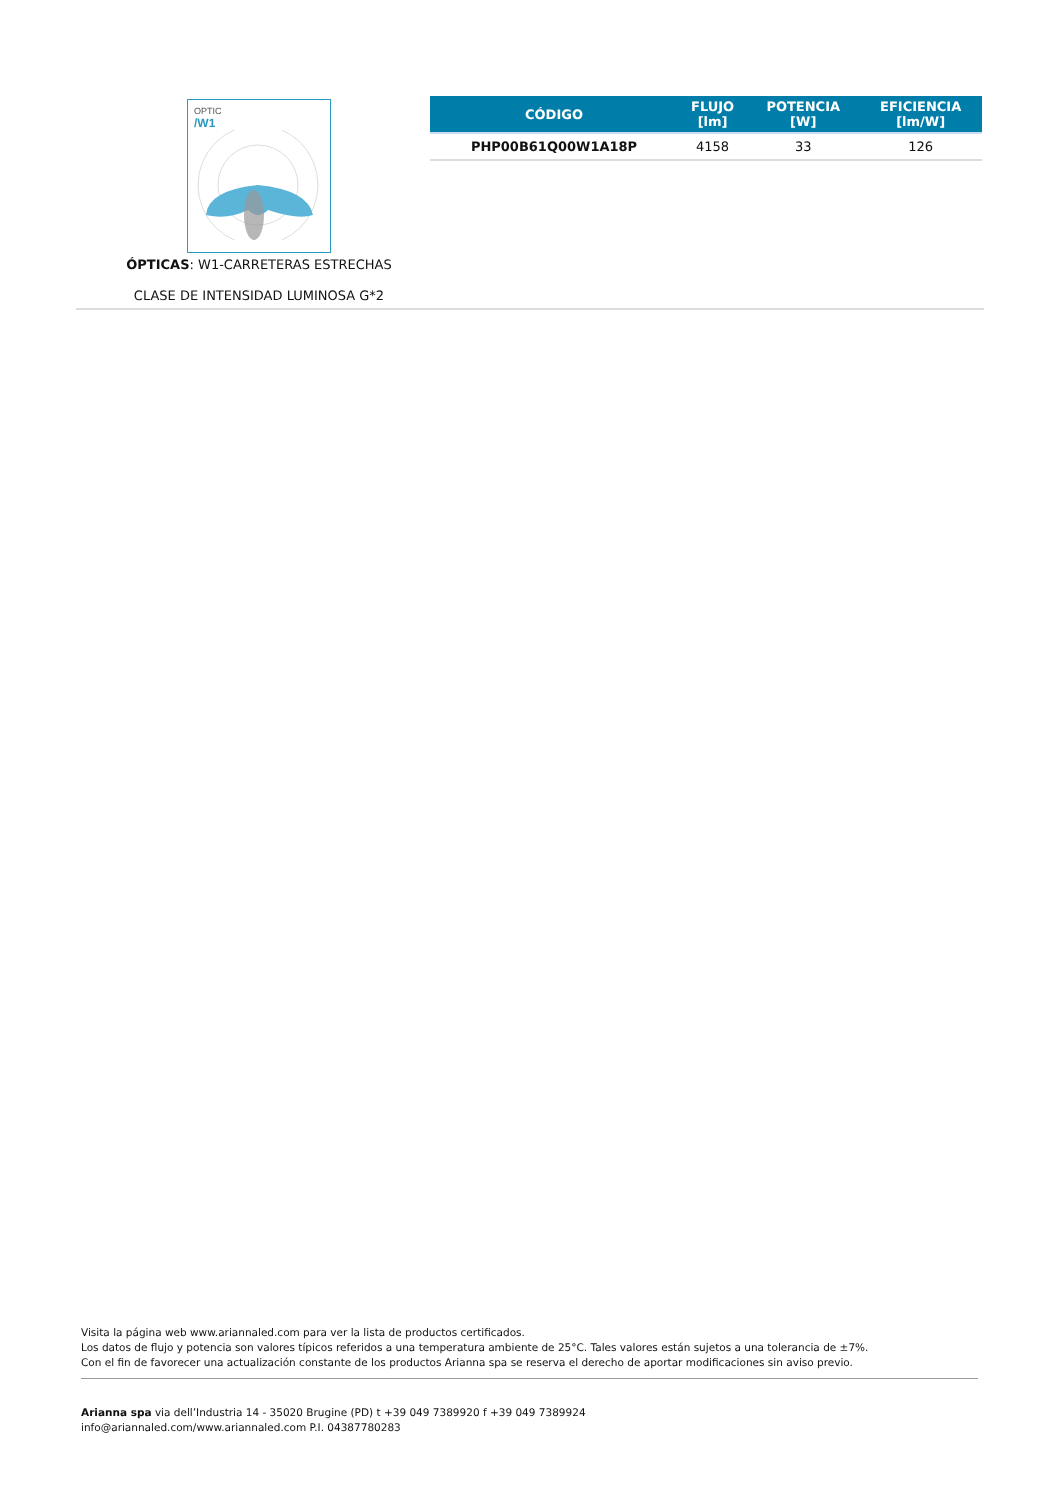OPTIC
/W1
ÓPTICAS: W1-CARRETERAS ESTRECHAS
CLASE DE INTENSIDAD LUMINOSA G*2
| CÓDIGO | FLUJO [lm] | POTENCIA [W] | EFICIENCIA [lm/W] |
| --- | --- | --- | --- |
| PHP00B61Q00W1A18P | 4158 | 33 | 126 |
Visita la página web www.ariannaled.com para ver la lista de productos certificados.
Los datos de flujo y potencia son valores típicos referidos a una temperatura ambiente de 25°C. Tales valores están sujetos a una tolerancia de ±7%.
Con el fin de favorecer una actualización constante de los productos Arianna spa se reserva el derecho de aportar modificaciones sin aviso previo.
Arianna spa via dell’Industria 14 - 35020 Brugine (PD) t +39 049 7389920 f +39 049 7389924
info@ariannaled.com/www.ariannaled.com P.I. 04387780283